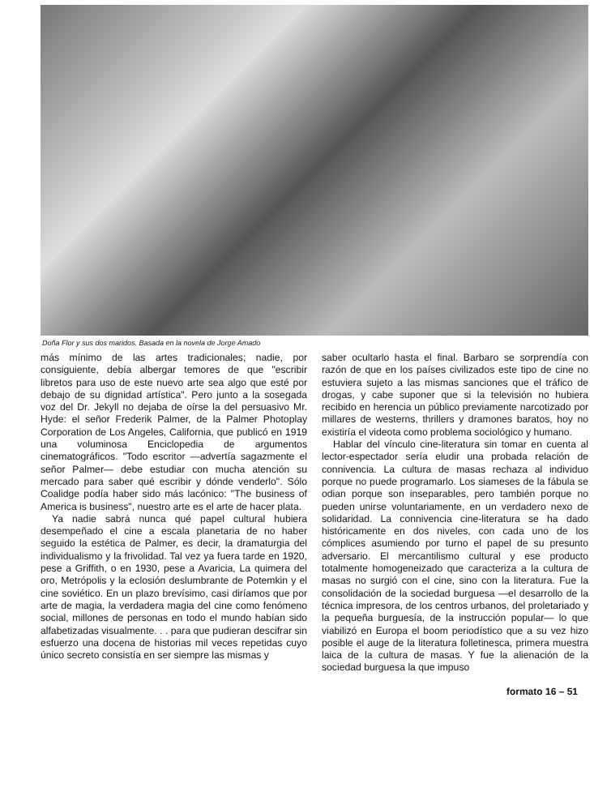Doña Flor y sus dos maridos. Basada en la novela de Jorge Amado
más mínimo de las artes tradicionales; nadie, por consiguiente, debía albergar temores de que "escribir libretos para uso de este nuevo arte sea algo que esté por debajo de su dignidad artística". Pero junto a la sosegada voz del Dr. Jekyll no dejaba de oírse la del persuasivo Mr. Hyde: el señor Frederik Palmer, de la Palmer Photoplay Corporation de Los Angeles, California, que publicó en 1919 una voluminosa Enciclopedia de argumentos cinematográficos. "Todo escritor —advertía sagazmente el señor Palmer— debe estudiar con mucha atención su mercado para saber qué escribir y dónde venderlo". Sólo Coalidge podía haber sido más lacónico: "The business of America is business", nuestro arte es el arte de hacer plata.
Ya nadie sabrá nunca qué papel cultural hubiera desempeñado el cine a escala planetaria de no haber seguido la estética de Palmer, es decir, la dramaturgia del individualismo y la frivolidad. Tal vez ya fuera tarde en 1920, pese a Griffith, o en 1930, pese a Avaricia, La quimera del oro, Metrópolis y la eclosión deslumbrante de Potemkin y el cine soviético. En un plazo brevísimo, casi diríamos que por arte de magia, la verdadera magia del cine como fenómeno social, millones de personas en todo el mundo habían sido alfabetizadas visualmente. . . para que pudieran descifrar sin esfuerzo una docena de historias mil veces repetidas cuyo único secreto consistía en ser siempre las mismas y
saber ocultarlo hasta el final. Barbaro se sorprendía con razón de que en los países civilizados este tipo de cine no estuviera sujeto a las mismas sanciones que el tráfico de drogas, y cabe suponer que si la televisión no hubiera recibido en herencia un público previamente narcotizado por millares de westerns, thrillers y dramones baratos, hoy no existiría el videota como problema sociológico y humano.
Hablar del vínculo cine-literatura sin tomar en cuenta al lector-espectador sería eludir una probada relación de connivencia. La cultura de masas rechaza al individuo porque no puede programarlo. Los siameses de la fábula se odian porque son inseparables, pero también porque no pueden unirse voluntariamente, en un verdadero nexo de solidaridad. La connivencia cine-literatura se ha dado históricamente en dos niveles, con cada uno de los cómplices asumiendo por turno el papel de su presunto adversario. El mercantilismo cultural y ese producto totalmente homogeneizado que caracteriza a la cultura de masas no surgió con el cine, sino con la literatura. Fue la consolidación de la sociedad burguesa —el desarrollo de la técnica impresora, de los centros urbanos, del proletariado y la pequeña burguesía, de la instrucción popular— lo que viabilizó en Europa el boom periodístico que a su vez hizo posible el auge de la literatura folletinesca, primera muestra laica de la cultura de masas. Y fue la alienación de la sociedad burguesa la que impuso
formato 16 – 51